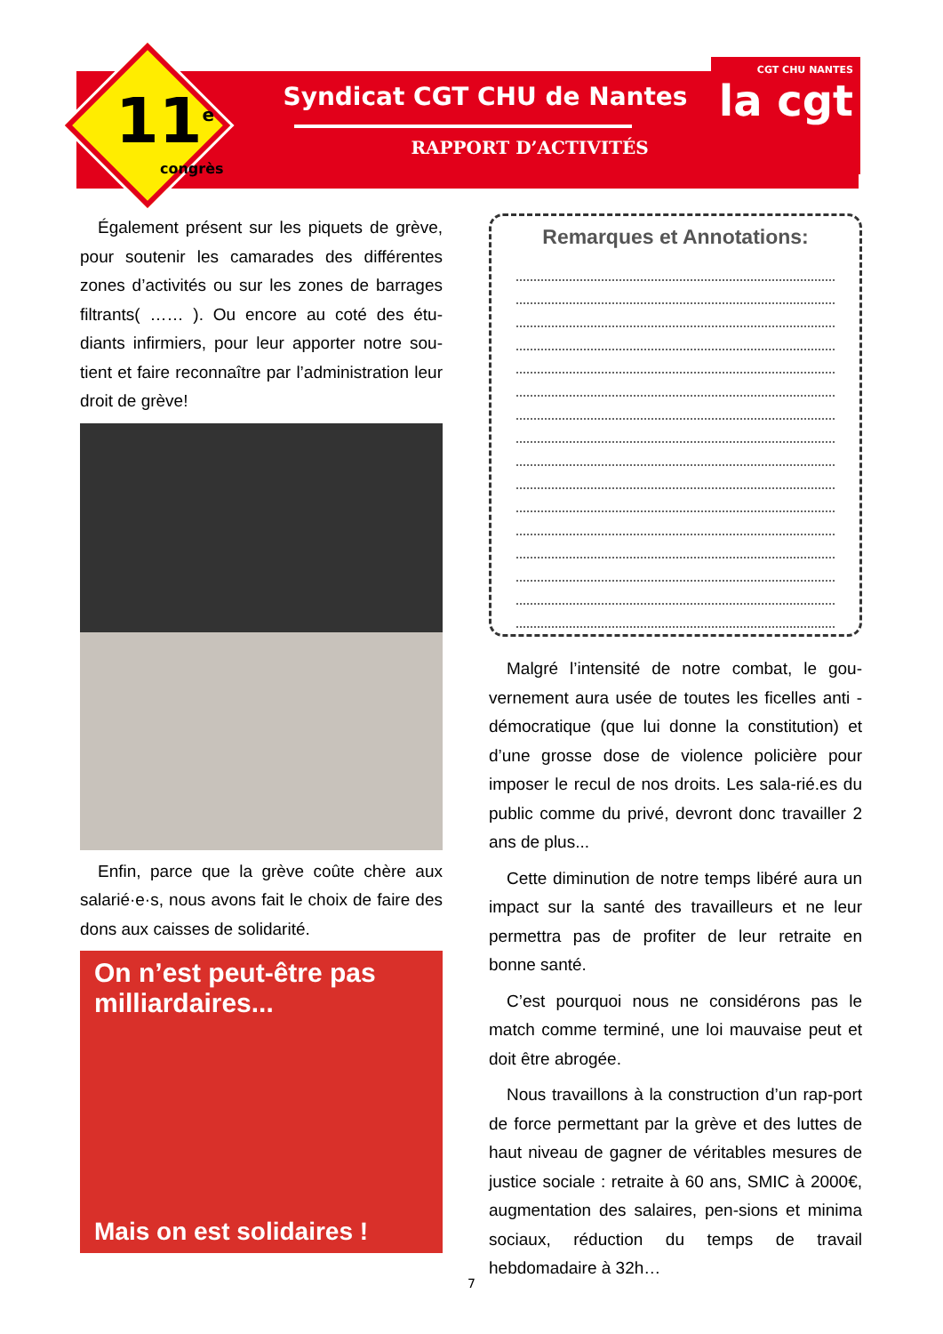Syndicat CGT CHU de Nantes
RAPPORT D’ACTIVITÉS
11<sup>e</sup>
congrès
CGT CHU NANTES
la cgt
Également présent sur les piquets de grève, pour soutenir les camarades des différentes zones d’activités ou sur les zones de barrages filtrants( …… ). Ou encore au coté des étu-diants infirmiers, pour leur apporter notre sou-tient et faire reconnaître par l’administration leur droit de grève!
Enfin, parce que la grève coûte chère aux salarié·e·s, nous avons fait le choix de faire des dons aux caisses de solidarité.
On n’est peut-être pas milliardaires...
Mais on est solidaires !
Remarques et Annotations:
Malgré l’intensité de notre combat, le gou-vernement aura usée de toutes les ficelles anti -démocratique (que lui donne la constitution) et d’une grosse dose de violence policière pour imposer le recul de nos droits. Les sala-rié.es du public comme du privé, devront donc travailler 2 ans de plus...
Cette diminution de notre temps libéré aura un impact sur la santé des travailleurs et ne leur permettra pas de profiter de leur retraite en bonne santé.
C’est pourquoi nous ne considérons pas le match comme terminé, une loi mauvaise peut et doit être abrogée.
Nous travaillons à la construction d’un rap-port de force permettant par la grève et des luttes de haut niveau de gagner de véritables mesures de justice sociale : retraite à 60 ans, SMIC à 2000€, augmentation des salaires, pen-sions et minima sociaux, réduction du temps de travail hebdomadaire à 32h…
7